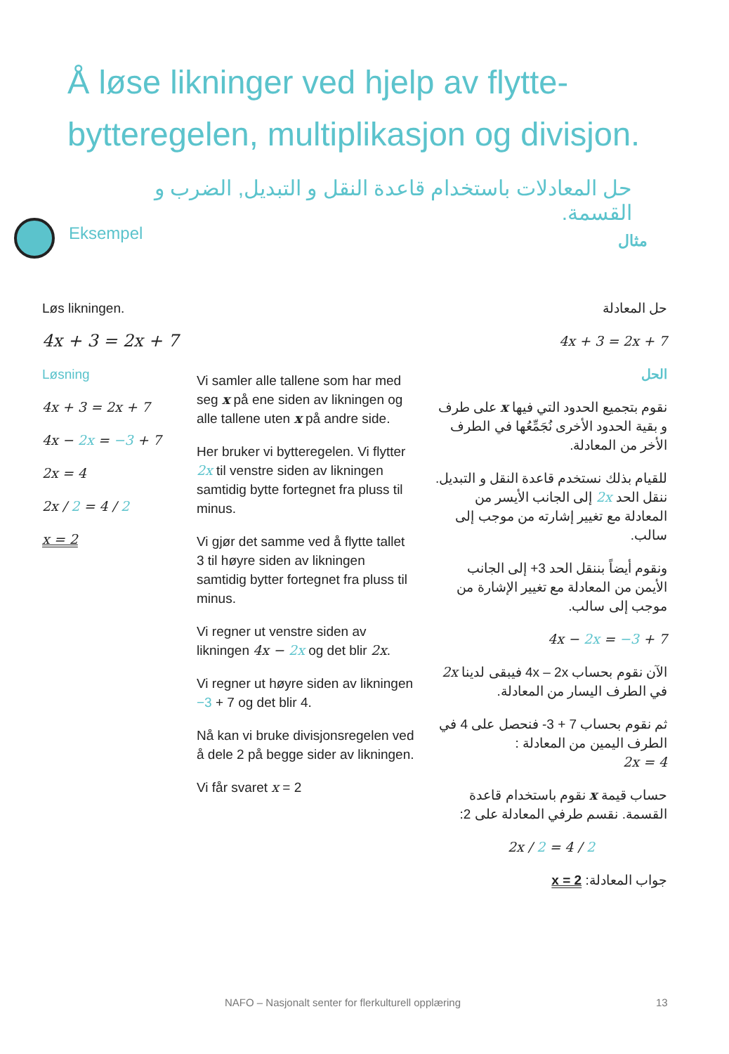Å løse likninger ved hjelp av flytte-bytteregelen, multiplikasjon og divisjon.
حل المعادلات باستخدام قاعدة النقل و التبديل, الضرب و القسمة.
Eksempel مثال
Løs likningen.
4x + 3 = 2x + 7
Løsning
4x + 3 = 2x + 7
4x − 2x = −3 + 7
2x = 4
2x / 2 = 4 / 2
x = 2
Vi samler alle tallene som har med seg x på ene siden av likningen og alle tallene uten x på andre side.
Her bruker vi bytteregelen. Vi flytter 2x til venstre siden av likningen samtidig bytte fortegnet fra pluss til minus.
Vi gjør det samme ved å flytte tallet 3 til høyre siden av likningen samtidig bytter fortegnet fra pluss til minus.
Vi regner ut venstre siden av likningen 4x − 2x og det blir 2x.
Vi regner ut høyre siden av likningen −3 + 7 og det blir 4.
Nå kan vi bruke divisjonsregelen ved å dele 2 på begge sider av likningen.
Vi får svaret x = 2
حل المعادلة
4x + 3 = 2x + 7
الحل
نقوم بتجميع الحدود التي فيها x على طرف و بقية الحدود الأخرى نُجَمِّعُها في الطرف الأخر من المعادلة.
للقيام بذلك نستخدم قاعدة النقل و التبديل. ننقل الحد 2x إلى الجانب الأيسر من المعادلة مع تغيير إشارته من موجب إلى سالب.
ونقوم أيضاً بننقل الحد 3+ إلى الجانب الأيمن من المعادلة مع تغيير الإشارة من موجب إلى سالب.
4x − 2x = −3 + 7
الآن نقوم بحساب 4x – 2x فيبقى لدينا 2x في الطرف اليسار من المعادلة.
ثم نقوم بحساب 7 + 3- فنحصل على 4 في الطرف اليمين من المعادلة :
2x = 4
حساب قيمة x نقوم باستخدام قاعدة القسمة. نقسم طرفي المعادلة على 2:
2x / 2 = 4 / 2
جواب المعادلة: x = 2
NAFO – Nasjonalt senter for flerkulturell opplæring
13